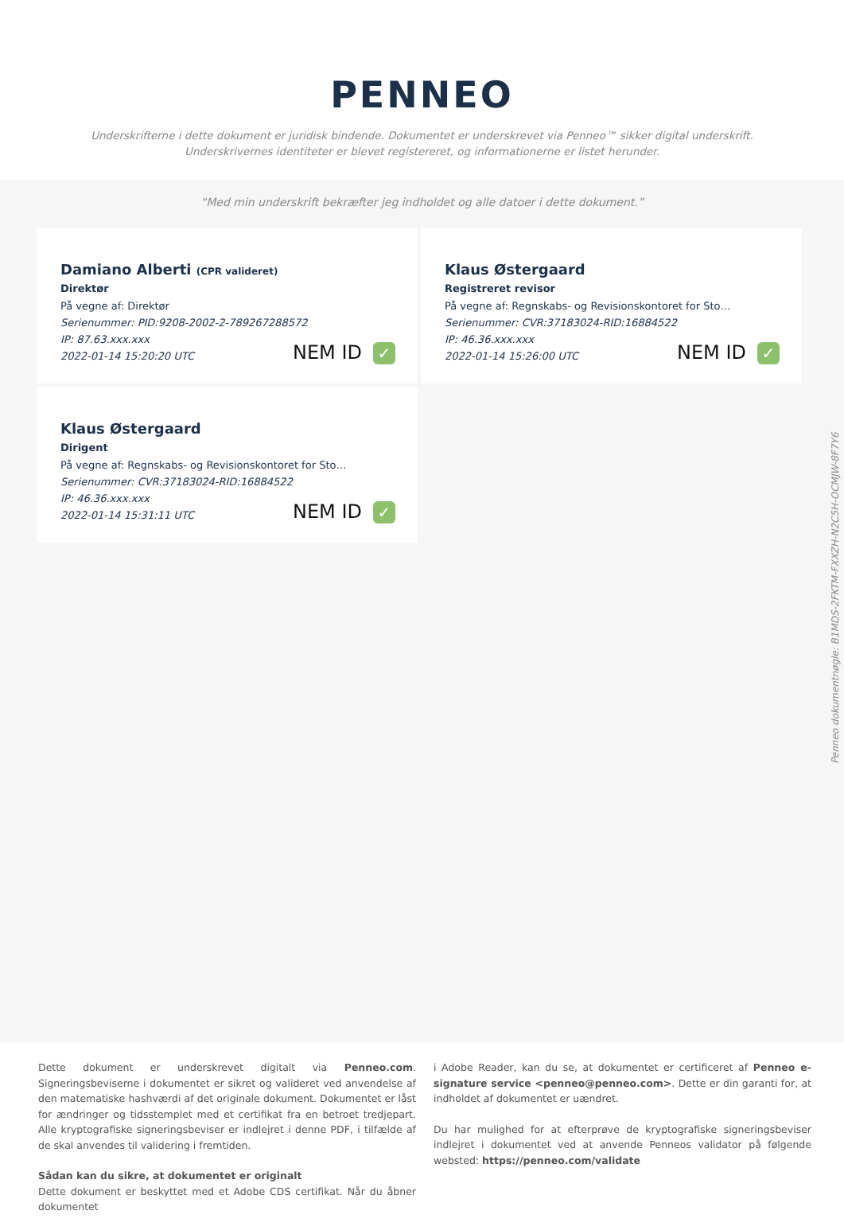PENNEO
Underskrifterne i dette dokument er juridisk bindende. Dokumentet er underskrevet via Penneo™ sikker digital underskrift.
Underskrivernes identiteter er blevet registereret, og informationerne er listet herunder.
“Med min underskrift bekræfter jeg indholdet og alle datoer i dette dokument.”
Damiano Alberti (CPR valideret)
Direktør
På vegne af: Direktør
Serienummer: PID:9208-2002-2-789267288572
IP: 87.63.xxx.xxx
2022-01-14 15:20:20 UTC
NEM ID ✓
Klaus Østergaard
Registreret revisor
På vegne af: Regnskabs- og Revisionskontoret for Sto…
Serienummer: CVR:37183024-RID:16884522
IP: 46.36.xxx.xxx
2022-01-14 15:26:00 UTC
NEM ID ✓
Klaus Østergaard
Dirigent
På vegne af: Regnskabs- og Revisionskontoret for Sto…
Serienummer: CVR:37183024-RID:16884522
IP: 46.36.xxx.xxx
2022-01-14 15:31:11 UTC
NEM ID ✓
Penneo dokumentnøgle: B1MDS-2FKTM-FXXZH-N2C5H-OCMJW-8F7Y6
Dette dokument er underskrevet digitalt via Penneo.com. Signeringsbeviserne i dokumentet er sikret og valideret ved anvendelse af den matematiske hashværdi af det originale dokument. Dokumentet er låst for ændringer og tidsstemplet med et certifikat fra en betroet tredjepart. Alle kryptografiske signeringsbeviser er indlejret i denne PDF, i tilfælde af de skal anvendes til validering i fremtiden.
Sådan kan du sikre, at dokumentet er originalt
Dette dokument er beskyttet med et Adobe CDS certifikat. Når du åbner dokumentet
i Adobe Reader, kan du se, at dokumentet er certificeret af Penneo e-signature service <penneo@penneo.com>. Dette er din garanti for, at indholdet af dokumentet er uændret.
Du har mulighed for at efterprøve de kryptografiske signeringsbeviser indlejret i dokumentet ved at anvende Penneos validator på følgende websted: https://penneo.com/validate